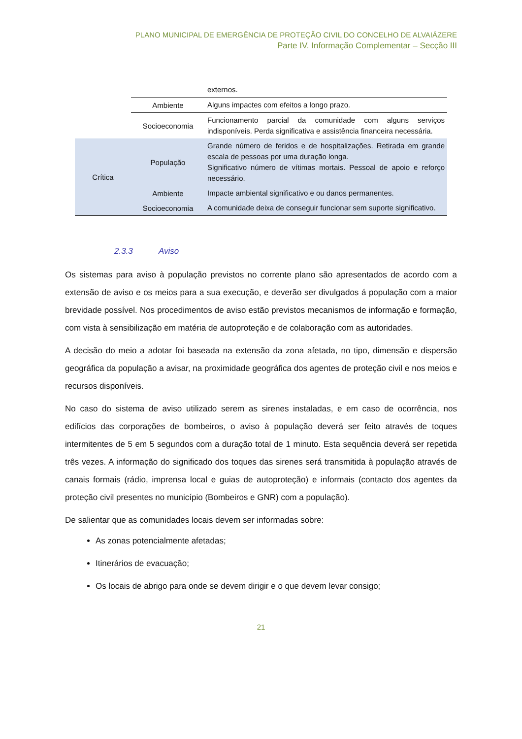PLANO MUNICIPAL DE EMERGÊNCIA DE PROTEÇÃO CIVIL DO CONCELHO DE ALVAIÁZERE
Parte IV. Informação Complementar – Secção III
| | | externos. |
| | Ambiente | Alguns impactes com efeitos a longo prazo. |
| | Socioeconomia | Funcionamento parcial da comunidade com alguns serviços indisponíveis. Perda significativa e assistência financeira necessária. |
| Crítica | População | Grande número de feridos e de hospitalizações. Retirada em grande escala de pessoas por uma duração longa. Significativo número de vítimas mortais. Pessoal de apoio e reforço necessário. |
| | Ambiente | Impacte ambiental significativo e ou danos permanentes. |
| | Socioeconomia | A comunidade deixa de conseguir funcionar sem suporte significativo. |
2.3.3 Aviso
Os sistemas para aviso à população previstos no corrente plano são apresentados de acordo com a extensão de aviso e os meios para a sua execução, e deverão ser divulgados á população com a maior brevidade possível. Nos procedimentos de aviso estão previstos mecanismos de informação e formação, com vista à sensibilização em matéria de autoproteção e de colaboração com as autoridades.
A decisão do meio a adotar foi baseada na extensão da zona afetada, no tipo, dimensão e dispersão geográfica da população a avisar, na proximidade geográfica dos agentes de proteção civil e nos meios e recursos disponíveis.
No caso do sistema de aviso utilizado serem as sirenes instaladas, e em caso de ocorrência, nos edifícios das corporações de bombeiros, o aviso à população deverá ser feito através de toques intermitentes de 5 em 5 segundos com a duração total de 1 minuto. Esta sequência deverá ser repetida três vezes. A informação do significado dos toques das sirenes será transmitida à população através de canais formais (rádio, imprensa local e guias de autoproteção) e informais (contacto dos agentes da proteção civil presentes no município (Bombeiros e GNR) com a população).
De salientar que as comunidades locais devem ser informadas sobre:
As zonas potencialmente afetadas;
Itinerários de evacuação;
Os locais de abrigo para onde se devem dirigir e o que devem levar consigo;
21